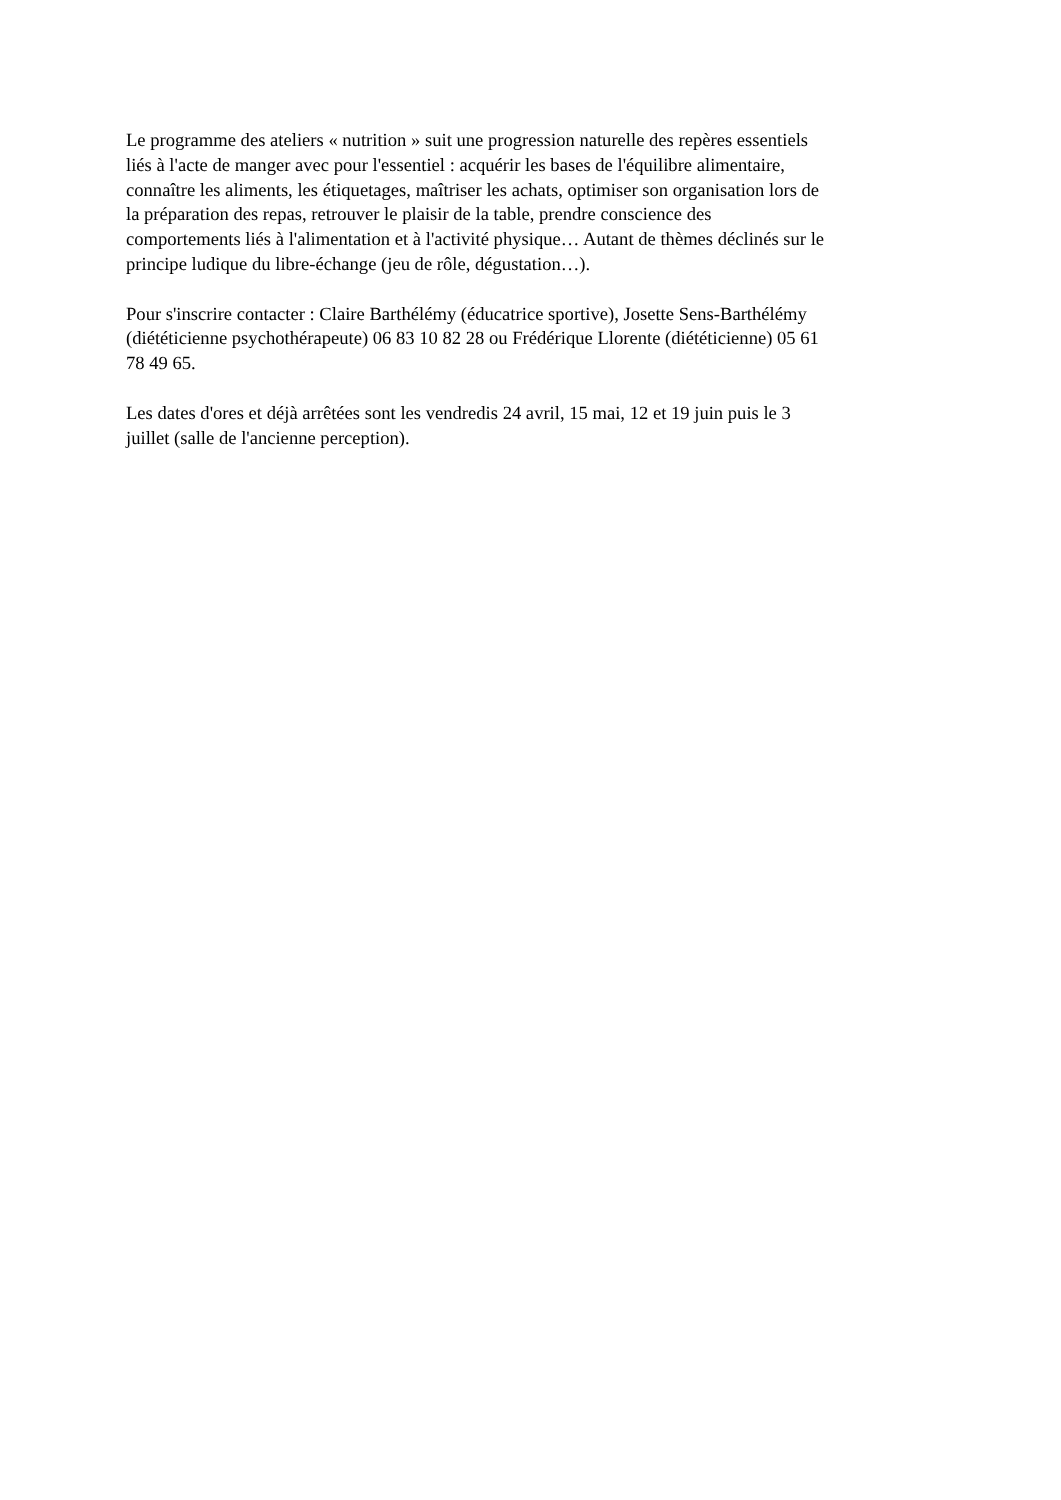Le programme des ateliers « nutrition » suit une progression naturelle des repères essentiels
liés à l'acte de manger avec pour l'essentiel : acquérir les bases de l'équilibre alimentaire,
connaître les aliments, les étiquetages, maîtriser les achats, optimiser son organisation lors de
la préparation des repas, retrouver le plaisir de la table, prendre conscience des
comportements liés à l'alimentation et à l'activité physique… Autant de thèmes déclinés sur le
principe ludique du libre-échange (jeu de rôle, dégustation…).
Pour s'inscrire contacter : Claire Barthélémy (éducatrice sportive), Josette Sens-Barthélémy
(diététicienne psychothérapeute) 06 83 10 82 28 ou Frédérique Llorente (diététicienne) 05 61
78 49 65.
Les dates d'ores et déjà arrêtées sont les vendredis 24 avril, 15 mai, 12 et 19 juin puis le 3
juillet (salle de l'ancienne perception).